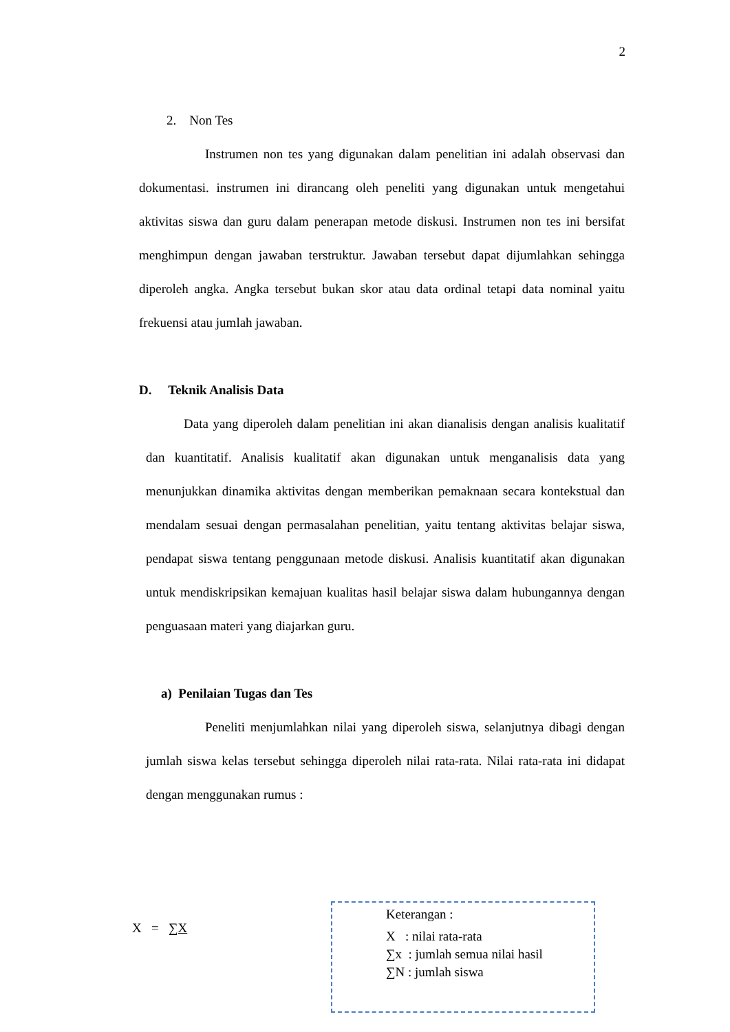2
2. Non Tes
Instrumen non tes yang digunakan dalam penelitian ini adalah observasi dan dokumentasi. instrumen ini dirancang oleh peneliti yang digunakan untuk mengetahui aktivitas siswa dan guru dalam penerapan metode diskusi. Instrumen non tes ini bersifat menghimpun dengan jawaban terstruktur. Jawaban tersebut dapat dijumlahkan sehingga diperoleh angka. Angka tersebut bukan skor atau data ordinal tetapi data nominal yaitu frekuensi atau jumlah jawaban.
D. Teknik Analisis Data
Data yang diperoleh dalam penelitian ini akan dianalisis dengan analisis kualitatif dan kuantitatif. Analisis kualitatif akan digunakan untuk menganalisis data yang menunjukkan dinamika aktivitas dengan memberikan pemaknaan secara kontekstual dan mendalam sesuai dengan permasalahan penelitian, yaitu tentang aktivitas belajar siswa, pendapat siswa tentang penggunaan metode diskusi. Analisis kuantitatif akan digunakan untuk mendiskripsikan kemajuan kualitas hasil belajar siswa dalam hubungannya dengan penguasaan materi yang diajarkan guru.
a) Penilaian Tugas dan Tes
Peneliti menjumlahkan nilai yang diperoleh siswa, selanjutnya dibagi dengan jumlah siswa kelas tersebut sehingga diperoleh nilai rata-rata. Nilai rata-rata ini didapat dengan menggunakan rumus :
X = ∑X
Keterangan :
X : nilai rata-rata
∑x : jumlah semua nilai hasil
∑N : jumlah siswa